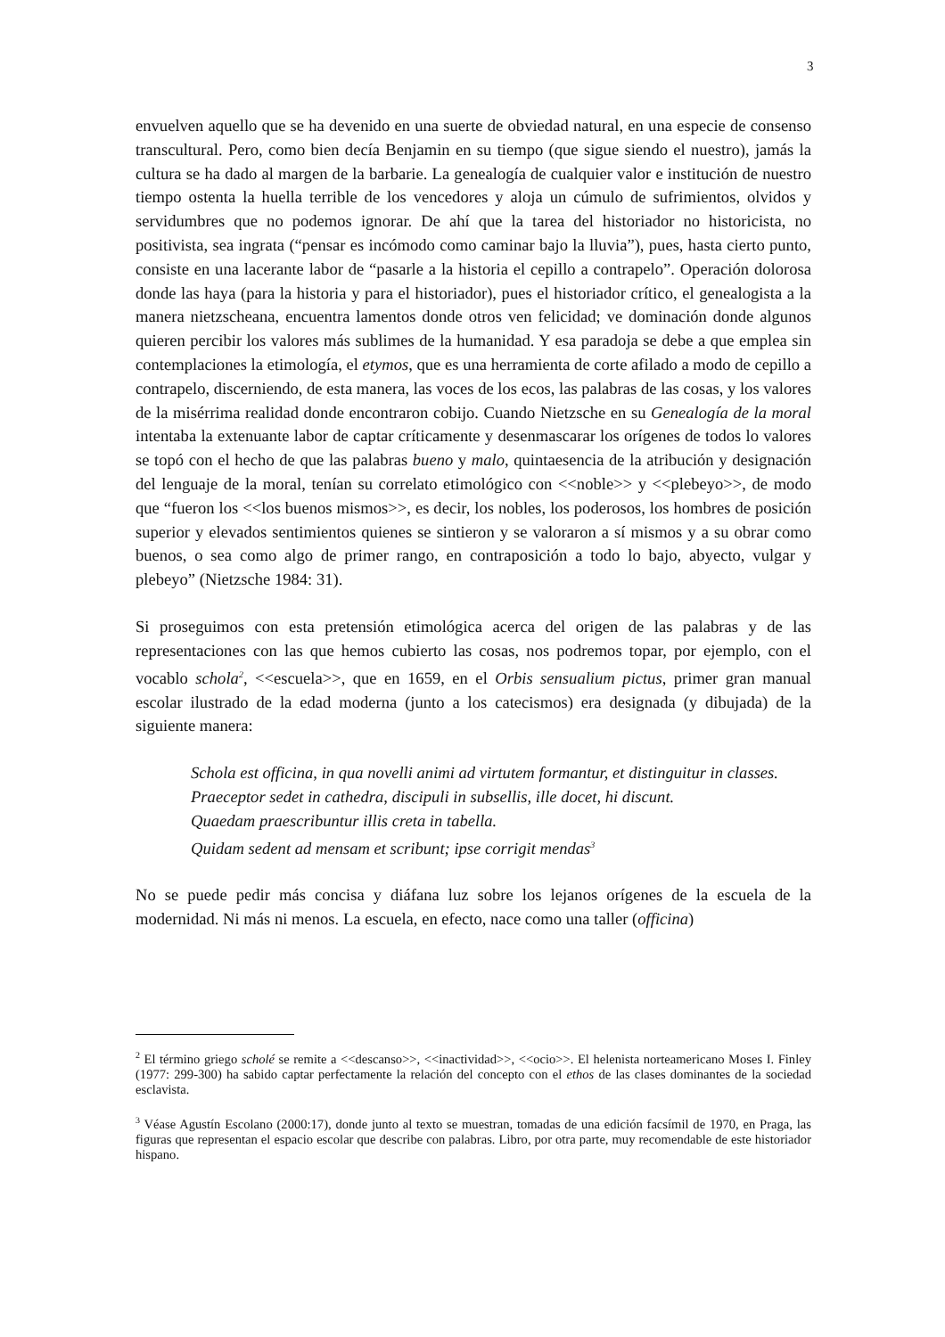3
envuelven aquello que se ha devenido en una suerte de obviedad natural, en una especie de consenso transcultural. Pero, como bien decía Benjamin en su tiempo (que sigue siendo el nuestro), jamás la cultura se ha dado al margen de la barbarie. La genealogía de cualquier valor e institución de nuestro tiempo ostenta la huella terrible de los vencedores y aloja un cúmulo de sufrimientos, olvidos y servidumbres que no podemos ignorar. De ahí que la tarea del historiador no historicista, no positivista, sea ingrata (“pensar es incómodo como caminar bajo la lluvia”), pues, hasta cierto punto, consiste en una lacerante labor de “pasarle a la historia el cepillo a contrapelo”. Operación dolorosa donde las haya (para la historia y para el historiador), pues el historiador crítico, el genealogista a la manera nietzscheana, encuentra lamentos donde otros ven felicidad; ve dominación donde algunos quieren percibir los valores más sublimes de la humanidad. Y esa paradoja se debe a que emplea sin contemplaciones la etimología, el etymos, que es una herramienta de corte afilado a modo de cepillo a contrapelo, discerniendo, de esta manera, las voces de los ecos, las palabras de las cosas, y los valores de la misérrima realidad donde encontraron cobijo. Cuando Nietzsche en su Genealogía de la moral intentaba la extenuante labor de captar críticamente y desenmascarar los orígenes de todos lo valores se topó con el hecho de que las palabras bueno y malo, quintaesencia de la atribución y designación del lenguaje de la moral, tenían su correlato etimológico con <<noble>> y <<plebeyo>>, de modo que “fueron los <<los buenos mismos>>, es decir, los nobles, los poderosos, los hombres de posición superior y elevados sentimientos quienes se sintieron y se valoraron a sí mismos y a su obrar como buenos, o sea como algo de primer rango, en contraposición a todo lo bajo, abyecto, vulgar y plebeyo” (Nietzsche 1984: 31).
Si proseguimos con esta pretensión etimológica acerca del origen de las palabras y de las representaciones con las que hemos cubierto las cosas, nos podremos topar, por ejemplo, con el vocablo schola<sup>2</sup>, <<escuela>>, que en 1659, en el Orbis sensualium pictus, primer gran manual escolar ilustrado de la edad moderna (junto a los catecismos) era designada (y dibujada) de la siguiente manera:
Schola est officina, in qua novelli animi ad virtutem formantur, et distinguitur in classes.
Praeceptor sedet in cathedra, discipuli in subsellis, ille docet, hi discunt.
Quaedam praescribuntur illis creta in tabella.
Quidam sedent ad mensam et scribunt; ipse corrigit mendas<sup>3</sup>
No se puede pedir más concisa y diáfana luz sobre los lejanos orígenes de la escuela de la modernidad. Ni más ni menos. La escuela, en efecto, nace como una taller (officina)
<sup>2</sup> El término griego scholé se remite a <<descanso>>, <<inactividad>>, <<ocio>>. El helenista norteamericano Moses I. Finley (1977: 299-300) ha sabido captar perfectamente la relación del concepto con el ethos de las clases dominantes de la sociedad esclavista.
<sup>3</sup> Véase Agustín Escolano (2000:17), donde junto al texto se muestran, tomadas de una edición facsímil de 1970, en Praga, las figuras que representan el espacio escolar que describe con palabras. Libro, por otra parte, muy recomendable de este historiador hispano.